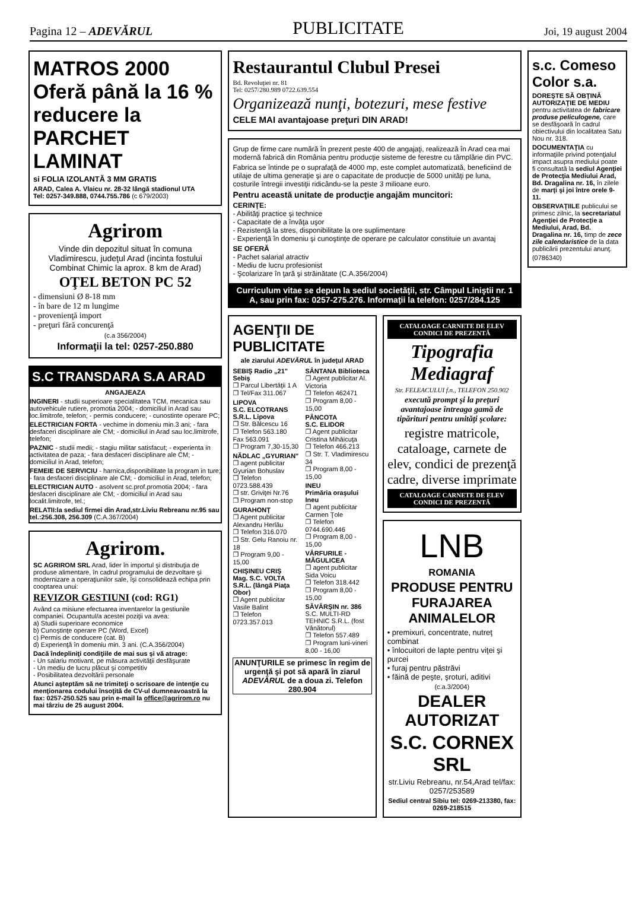Pagina 12 – ADEVĂRUL PUBLICITATE Joi, 19 august 2004
MATROS 2000 Oferă până la 16 % reducere la PARCHET LAMINAT
si FOLIA IZOLANTĂ 3 MM GRATIS
ARAD, Calea A. Vlaicu nr. 28-32 lângă stadionul UTA
Tel: 0257-349.888, 0744.755.786 (c 679/2003)
Agrirom
Vinde din depozitul situat în comuna Vladimirescu, judeţul Arad (incinta fostului Combinat Chimic la aprox. 8 km de Arad)
OŢEL BETON PC 52
- dimensiuni Ø 8-18 mm
- în bare de 12 m lungime
- provenienţă import
- preţuri fără concurenţă
(c.a 356/2004)
Informaţii la tel: 0257-250.880
S.C TRANSDARA S.A ARAD
ANGAJEAZA
INGINERI - studii superioare specialitatea TCM, mecanica sau autovehicule rutiere, promotia 2004; - domiciliul in Arad sau loc.limitrofe, telefon; - permis conducere; - cunostinte operare PC;
ELECTRICIAN FORTA - vechime in domeniu min.3 ani; - fara desfaceri disciplinare ale CM; - domiciliul in Arad sau loc.limitrofe, telefon;
PAZNIC - studii medii; - stagiu militar satisfacut; - experienta in activitatea de paza; - fara desfaceri disciplinare ale CM; - domiciliul in Arad, telefon;
FEMEIE DE SERVICIU - harnica,disponibilitate la program in ture; - fara desfaceri disciplinare ale CM; - domiciliul in Arad, telefon;
ELECTRICIAN AUTO - asolvent sc.prof.promotia 2004; - fara desfaceri disciplinare ale CM; - domiciliul in Arad sau localit.limitrofe, tel.;
RELATII:la sediul firmei din Arad,str.Liviu Rebreanu nr.95 sau tel.:256.308, 256.309 (C.A.367/2004)
Agrirom.
SC AGRIROM SRL Arad, lider în importul şi distribuţia de produse alimentare, în cadrul programului de dezvoltare şi modernizare a operaţiunilor sale, îşi consolidează echipa prin cooptarea unui:
REVIZOR GESTIUNI (cod: RG1)
Având ca misiune efectuarea inventarelor la gestiunile companiei. Ocupantul/a acestei poziţii va avea:
a) Studii superioare economice
b) Cunoştinţe operare PC (Word, Excel)
c) Permis de conducere (cat. B)
d) Experienţă în domeniu min. 3 ani. (C.A.356/2004)
Dacă îndepliniţi condiţiile de mai sus şi vă atrage:
- Un salariu motivant, pe măsura activităţii desfăşurate
- Un mediu de lucru plăcut şi competitiv
- Posibilitatea dezvoltării personale
Atunci aşteptăm să ne trimiteţi o scrisoare de intenţie cu menţionarea codului însoţită de CV-ul dumneavoastră la fax: 0257-250.525 sau prin e-mail la office@agrirom.ro nu mai târziu de 25 august 2004.
Restaurantul Clubul Presei
Bd. Revoluţiei nr. 81
Tel: 0257/280.989 0722.639.554
Organizează nunţi, botezuri, mese festive
CELE MAI avantajoase preţuri DIN ARAD!
Grup de firme care numără în prezent peste 400 de angajaţi, realizează în Arad cea mai modernă fabrică din România pentru producţie sisteme de ferestre cu tâmplărie din PVC.
Fabrica se întinde pe o suprafaţă de 4000 mp, este complet automatizată, beneficiind de utilaje de ultima generaţie şi are o capacitate de producţie de 5000 unităţi pe luna, costurile întregii investiţii ridicându-se la peste 3 milioane euro.
Pentru această unitate de producţie angajăm muncitori:
CERINŢE:
- Abilităţi practice şi technice
- Capacitate de a învăţa uşor
- Rezistenţă la stres, disponibilitate la ore suplimentare
- Experienţă în domeniu şi cunoştinţe de operare pe calculator constituie un avantaj
SE OFERĂ
- Pachet salarial atractiv
- Mediu de lucru profesionist
- Şcolarizare în ţară şi străinătate (C.A.356/2004)
Curriculum vitae se depun la sediul societăţii, str. Câmpul Liniştii nr. 1 A, sau prin fax: 0257-275.276. Informaţii la telefon: 0257/284.125
AGENŢII DE PUBLICITATE
ale ziarului ADEVĂRUL în judeţul ARAD
SEBIŞ Radio „21" Sebiş
❐ Parcul Libertăţii 1 A
❐ Tel/Fax 311.067
LIPOVA
S.C. ELCOTRANS S.R.L. Lipova
❐ Str. Bălcescu 16
❐ Telefon 563.180 Fax 563.091
❐ Program 7,30-15,30
NĂDLAC „GYURIAN"
❐ agent publicitar Gyurian Bohuslav
❐ Telefon 0723.588.439
❐ str. Griviţei Nr.76
❐ Program non-stop
GURAHONŢ
❐ Agent publicitar Alexandru Herlău
❐ Telefon 316.070
❐ Str. Gelu Ranoiu nr. 18
❐ Program 9,00 - 15,00
CHIŞINEU CRIŞ
Mag. S.C. VOLTA S.R.L. (lângă Piaţa Obor)
❐ Agent publicitar Vasile Balint
❐ Telefon 0723.357.013
SÂNTANA Biblioteca
❐ Agent publicitar Al. Victoria
❐ Telefon 462471
❐ Program 8,00 - 15,00
PÂNCOTA
S.C. ELIDOR
❐ Agent publicitar Cristina Mihăicuţa
❐ Telefon 466.213
❐ Str. T. Vladimirescu 34
❐ Program 8,00 - 15,00
INEU
Primăria oraşului Ineu
❐ agent publicitar Carmen Ţole
❐ Telefon 0744.690.446
❐ Program 8,00 - 15,00
VÂRFURILE - MĂGULICEA
❐ agent publicitar Sida Voicu
❐ Telefon 318.442
❐ Program 8,00 - 15,00
SĂVÂRŞIN nr. 386
S.C. MULTI-RD TEHNIC S.R.L. (fost Vânătorul)
❐ Telefon 557.489
❐ Program luni-vineri 8,00 - 16,00
ANUNŢURILE se primesc în regim de urgenţă şi pot să apară în ziarul ADEVĂRUL de a doua zi. Telefon 280.904
CATALOAGE CARNETE DE ELEV CONDICI DE PREZENTĂ
Tipografia Mediagraf
Str. FELEACULUI f.n., TELEFON 250.902
execută prompt şi la preţuri avantajoase întreaga gamă de tipărituri pentru unităţi şcolare:
registre matricole, cataloage, carnete de elev, condici de prezenţă cadre, diverse imprimate
CATALOAGE CARNETE DE ELEV CONDICI DE PREZENTĂ
LNB
ROMANIA
PRODUSE PENTRU FURAJAREA ANIMALELOR
• premixuri, concentrate, nutreţ combinat
• înlocuitori de lapte pentru viţei şi purcei
• furaj pentru păstrăvi
• făină de peşte, şroturi, aditivi
(c.a.3/2004)
DEALER AUTORIZAT
S.C. CORNEX SRL
str.Liviu Rebreanu, nr.54,Arad tel/fax: 0257/253589
Sediul central Sibiu tel: 0269-213380, fax: 0269-218515
s.c. Comeso Color s.a.
DOREŞTE SĂ OBŢINĂ AUTORIZAŢIE DE MEDIU pentru activitatea de fabricare produse peliculogene, care se desfăşoară în cadrul obiectivului din localitatea Satu Nou nr. 318.
DOCUMENTAŢIA cu informaţiile privind potenţialul impact asupra mediului poate fi consultată la sediul Agenţiei de Protecţia Mediului Arad, Bd. Dragalina nr. 16, în zilele de marţi şi joi între orele 9-11.
OBSERVAŢIILE publicului se primesc zilnic, la secretariatul Agenţiei de Protecţie a Mediului, Arad, Bd. Dragalina nr. 16, timp de zece zile calendaristice de la data publicării prezentului anunţ.
(0786340)